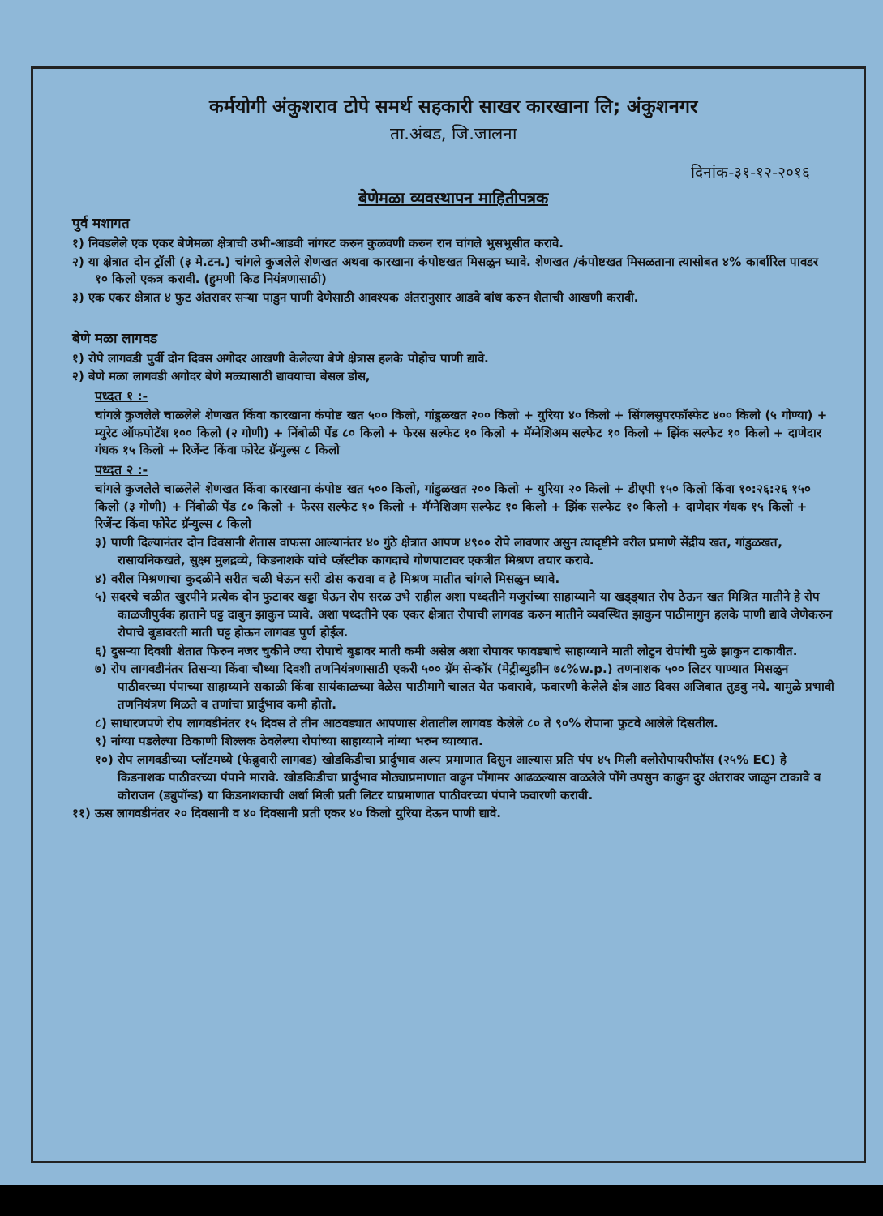कर्मयोगी अंकुशराव टोपे समर्थ सहकारी साखर कारखाना लि; अंकुशनगर
ता.अंबड, जि.जालना
दिनांक-३१-१२-२०१६
बेणेमळा व्यवस्थापन माहितीपत्रक
पुर्व मशागत
१) निवडलेले एक एकर बेणेमळा क्षेत्राची उभी-आडवी नांगरट करुन कुळवणी करुन रान चांगले भुसभुसीत करावे.
२) या क्षेत्रात दोन ट्रॉली (३ मे.टन.) चांगले कुजलेले शेणखत अथवा कारखाना कंपोष्टखत मिसळुन घ्यावे. शेणखत /कंपोष्टखत मिसळताना त्यासोबत ४% कार्बारिल पावडर १० किलो एकत्र करावी. (हुमणी किड नियंत्रणासाठी)
३) एक एकर क्षेत्रात ४ फुट अंतरावर सऱ्या पाडुन पाणी देणेसाठी आवश्यक अंतरानुसार आडवे बांध करुन शेताची आखणी करावी.
बेणे मळा लागवड
१) रोपे लागवडी पुर्वी दोन दिवस अगोदर आखणी केलेल्या बेणे क्षेत्रास हलके पोहोच पाणी द्यावे.
२) बेणे मळा लागवडी अगोदर बेणे मळ्यासाठी द्यावयाचा बेसल डोस,
पध्दत १ :-
चांगले कुजलेले चाळलेले शेणखत किंवा कारखाना कंपोष्ट खत ५०० किलो, गांडुळखत २०० किलो + युरिया ४० किलो + सिंगलसुपरफॉस्फेट ४०० किलो (५ गोण्या) + म्युरेट ऑफपोटॅश १०० किलो (२ गोणी) + निंबोळी पेंड ८० किलो + फेरस सल्फेट १० किलो + मॅग्नेशिअम सल्फेट १० किलो + झिंक सल्फेट १० किलो + दाणेदार गंधक १५ किलो + रिजेंन्ट किंवा फोरेट ग्रॅन्युल्स ८ किलो
पध्दत २ :-
चांगले कुजलेले चाळलेले शेणखत किंवा कारखाना कंपोष्ट खत ५०० किलो, गांडुळखत २०० किलो + युरिया २० किलो + डीएपी १५० किलो किंवा १०:२६:२६ १५० किलो (३ गोणी) + निंबोळी पेंड ८० किलो + फेरस सल्फेट १० किलो + मॅग्नेशिअम सल्फेट १० किलो + झिंक सल्फेट १० किलो + दाणेदार गंधक १५ किलो + रिजेंन्ट किंवा फोरेट ग्रॅन्युल्स ८ किलो
३) पाणी दिल्यानंतर दोन दिवसानी शेतास वाफसा आल्यानंतर ४० गुंठे क्षेत्रात आपण ४९०० रोपे लावणार असुन त्यादृष्टीने वरील प्रमाणे सेंद्रीय खत, गांडुळखत, रासायनिकखते, सुक्ष्म मुलद्रव्ये, किडनाशके यांचे प्लॅस्टीक कागदाचे गोणपाटावर एकत्रीत मिश्रण तयार करावे.
४) वरील मिश्रणाचा कुदळीने सरीत चळी घेऊन सरी डोस करावा व हे मिश्रण मातीत चांगले मिसळुन घ्यावे.
५) सदरचे चळीत खुरपीने प्रत्येक दोन फुटावर खड्डा घेऊन रोप सरळ उभे राहील अशा पध्दतीने मजुरांच्या साहाय्याने या खड्ड्यात रोप ठेऊन खत मिश्रित मातीने हे रोप काळजीपुर्वक हाताने घट्ट दाबुन झाकुन घ्यावे. अशा पध्दतीने एक एकर क्षेत्रात रोपाची लागवड करुन मातीने व्यवस्थित झाकुन पाठीमागुन हलके पाणी द्यावे जेणेकरुन रोपाचे बुडावरती माती घट्ट होऊन लागवड पुर्ण होईल.
६) दुसऱ्या दिवशी शेतात फिरुन नजर चुकीने ज्या रोपाचे बुडावर माती कमी असेल अशा रोपावर फावड्याचे साहाय्याने माती लोटुन रोपांची मुळे झाकुन टाकावीत.
७) रोप लागवडीनंतर तिसऱ्या किंवा चौथ्या दिवशी तणनियंत्रणासाठी एकरी ५०० ग्रॅम सेन्कॉर (मेट्रीब्युझीन ७८%w.p.) तणनाशक ५०० लिटर पाण्यात मिसळुन पाठीवरच्या पंपाच्या साहाय्याने सकाळी किंवा सायंकाळच्या वेळेस पाठीमागे चालत येत फवारावे, फवारणी केलेले क्षेत्र आठ दिवस अजिबात तुडवु नये. यामुळे प्रभावी तणनियंत्रण मिळते व तणांचा प्रार्दुभाव कमी होतो.
८) साधारणपणे रोप लागवडीनंतर १५ दिवस ते तीन आठवड्यात आपणास शेतातील लागवड केलेले ८० ते ९०% रोपाना फुटवे आलेले दिसतील.
९) नांग्या पडलेल्या ठिकाणी शिल्लक ठेवलेल्या रोपांच्या साहाय्याने नांग्या भरुन घ्याव्यात.
१०) रोप लागवडीच्या प्लॉटमध्ये (फेब्रुवारी लागवड) खोडकिडीचा प्रार्दुभाव अल्प प्रमाणात दिसुन आल्यास प्रति पंप ४५ मिली क्लोरोपायरीफॉस (२५% EC) हे किडनाशक पाठीवरच्या पंपाने मारावे. खोडकिडीचा प्रार्दुभाव मोठ्याप्रमाणात वाढुन पोंगामर आढळल्यास वाळलेले पोंगे उपसुन काढुन दुर अंतरावर जाळुन टाकावे व कोराजन (ड्युपॉन्ड) या किडनाशकाची अर्धा मिली प्रती लिटर याप्रमाणात पाठीवरच्या पंपाने फवारणी करावी.
११) ऊस लागवडीनंतर २० दिवसानी व ४० दिवसानी प्रती एकर ४० किलो युरिया देऊन पाणी द्यावे.